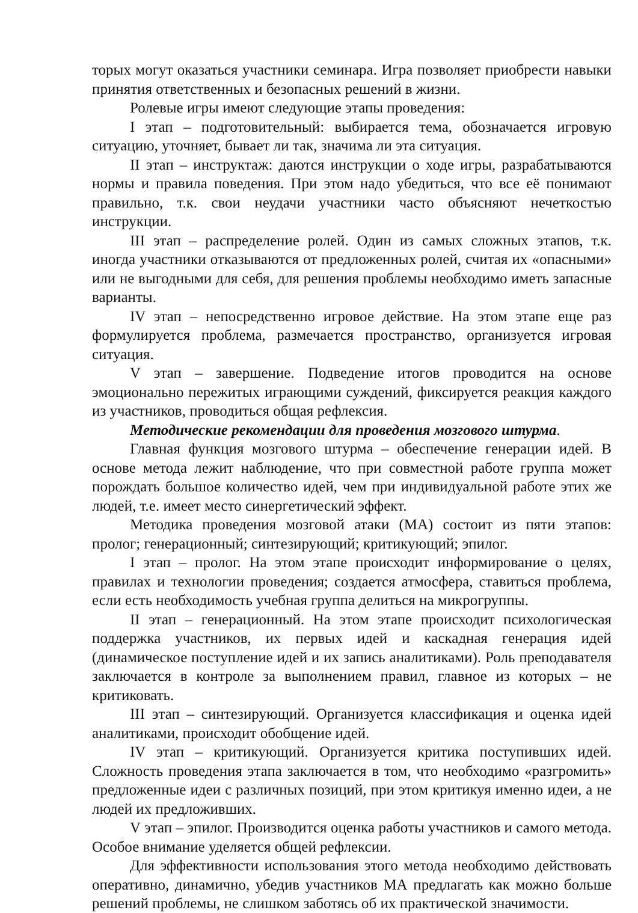торых могут оказаться участники семинара. Игра позволяет приобрести навыки принятия ответственных и безопасных решений в жизни.
Ролевые игры имеют следующие этапы проведения:
I этап – подготовительный: выбирается тема, обозначается игровую ситуацию, уточняет, бывает ли так, значима ли эта ситуация.
II этап – инструктаж: даются инструкции о ходе игры, разрабатываются нормы и правила поведения. При этом надо убедиться, что все её понимают правильно, т.к. свои неудачи участники часто объясняют нечеткостью инструкции.
III этап – распределение ролей. Один из самых сложных этапов, т.к. иногда участники отказываются от предложенных ролей, считая их «опасными» или не выгодными для себя, для решения проблемы необходимо иметь запасные варианты.
IV этап – непосредственно игровое действие. На этом этапе еще раз формулируется проблема, размечается пространство, организуется игровая ситуация.
V этап – завершение. Подведение итогов проводится на основе эмоционально пережитых играющими суждений, фиксируется реакция каждого из участников, проводиться общая рефлексия.
Методические рекомендации для проведения мозгового штурма.
Главная функция мозгового штурма – обеспечение генерации идей. В основе метода лежит наблюдение, что при совместной работе группа может порождать большое количество идей, чем при индивидуальной работе этих же людей, т.е. имеет место синергетический эффект.
Методика проведения мозговой атаки (МА) состоит из пяти этапов: пролог; генерационный; синтезирующий; критикующий; эпилог.
I этап – пролог. На этом этапе происходит информирование о целях, правилах и технологии проведения; создается атмосфера, ставиться проблема, если есть необходимость учебная группа делиться на микрогруппы.
II этап – генерационный. На этом этапе происходит психологическая поддержка участников, их первых идей и каскадная генерация идей (динамическое поступление идей и их запись аналитиками). Роль преподавателя заключается в контроле за выполнением правил, главное из которых – не критиковать.
III этап – синтезирующий. Организуется классификация и оценка идей аналитиками, происходит обобщение идей.
IV этап – критикующий. Организуется критика поступивших идей. Сложность проведения этапа заключается в том, что необходимо «разгромить» предложенные идеи с различных позиций, при этом критикуя именно идеи, а не людей их предложивших.
V этап – эпилог. Производится оценка работы участников и самого метода. Особое внимание уделяется общей рефлексии.
Для эффективности использования этого метода необходимо действовать оперативно, динамично, убедив участников МА предлагать как можно больше решений проблемы, не слишком заботясь об их практической значимости.